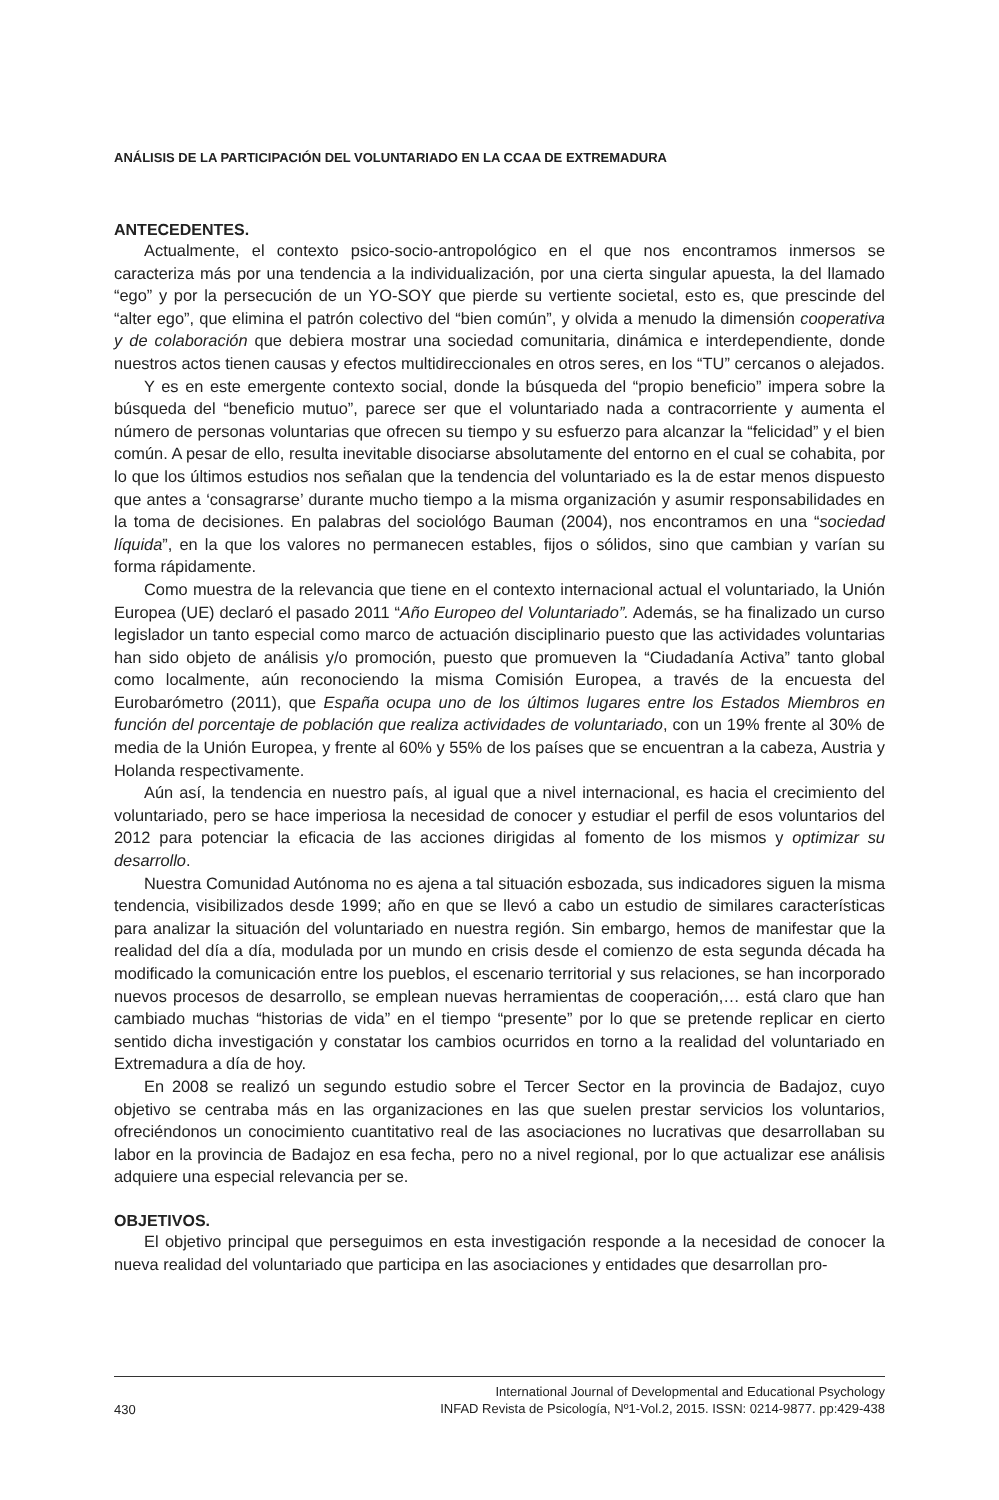ANÁLISIS DE LA PARTICIPACIÓN DEL VOLUNTARIADO EN LA CCAA DE EXTREMADURA
ANTECEDENTES.
Actualmente, el contexto psico-socio-antropológico en el que nos encontramos inmersos se caracteriza más por una tendencia a la individualización, por una cierta singular apuesta, la del llamado “ego” y por la persecución de un YO-SOY que pierde su vertiente societal, esto es, que prescinde del “alter ego”, que elimina el patrón colectivo del “bien común”, y olvida a menudo la dimensión cooperativa y de colaboración que debiera mostrar una sociedad comunitaria, dinámica e interdependiente, donde nuestros actos tienen causas y efectos multidireccionales en otros seres, en los “TU” cercanos o alejados.
Y es en este emergente contexto social, donde la búsqueda del “propio beneficio” impera sobre la búsqueda del “beneficio mutuo”, parece ser que el voluntariado nada a contracorriente y aumenta el número de personas voluntarias que ofrecen su tiempo y su esfuerzo para alcanzar la “felicidad” y el bien común. A pesar de ello, resulta inevitable disociarse absolutamente del entorno en el cual se cohabita, por lo que los últimos estudios nos señalan que la tendencia del voluntariado es la de estar menos dispuesto que antes a ‘consagrarse’ durante mucho tiempo a la misma organización y asumir responsabilidades en la toma de decisiones. En palabras del sociológo Bauman (2004), nos encontramos en una “sociedad líquida”, en la que los valores no permanecen estables, fijos o sólidos, sino que cambian y varían su forma rápidamente.
Como muestra de la relevancia que tiene en el contexto internacional actual el voluntariado, la Unión Europea (UE) declaró el pasado 2011 “Año Europeo del Voluntariado”. Además, se ha finalizado un curso legislador un tanto especial como marco de actuación disciplinario puesto que las actividades voluntarias han sido objeto de análisis y/o promoción, puesto que promueven la “Ciudadanía Activa” tanto global como localmente, aún reconociendo la misma Comisión Europea, a través de la encuesta del Eurobarómetro (2011), que España ocupa uno de los últimos lugares entre los Estados Miembros en función del porcentaje de población que realiza actividades de voluntariado, con un 19% frente al 30% de media de la Unión Europea, y frente al 60% y 55% de los países que se encuentran a la cabeza, Austria y Holanda respectivamente.
Aún así, la tendencia en nuestro país, al igual que a nivel internacional, es hacia el crecimiento del voluntariado, pero se hace imperiosa la necesidad de conocer y estudiar el perfil de esos voluntarios del 2012 para potenciar la eficacia de las acciones dirigidas al fomento de los mismos y optimizar su desarrollo.
Nuestra Comunidad Autónoma no es ajena a tal situación esbozada, sus indicadores siguen la misma tendencia, visibilizados desde 1999; año en que se llevó a cabo un estudio de similares características para analizar la situación del voluntariado en nuestra región. Sin embargo, hemos de manifestar que la realidad del día a día, modulada por un mundo en crisis desde el comienzo de esta segunda década ha modificado la comunicación entre los pueblos, el escenario territorial y sus relaciones, se han incorporado nuevos procesos de desarrollo, se emplean nuevas herramientas de cooperación,… está claro que han cambiado muchas “historias de vida” en el tiempo “presente” por lo que se pretende replicar en cierto sentido dicha investigación y constatar los cambios ocurridos en torno a la realidad del voluntariado en Extremadura a día de hoy.
En 2008 se realizó un segundo estudio sobre el Tercer Sector en la provincia de Badajoz, cuyo objetivo se centraba más en las organizaciones en las que suelen prestar servicios los voluntarios, ofreciéndonos un conocimiento cuantitativo real de las asociaciones no lucrativas que desarrollaban su labor en la provincia de Badajoz en esa fecha, pero no a nivel regional, por lo que actualizar ese análisis adquiere una especial relevancia per se.
OBJETIVOS.
El objetivo principal que perseguimos en esta investigación responde a la necesidad de conocer la nueva realidad del voluntariado que participa en las asociaciones y entidades que desarrollan pro-
430 International Journal of Developmental and Educational Psychology
INFAD Revista de Psicología, Nº1-Vol.2, 2015. ISSN: 0214-9877. pp:429-438